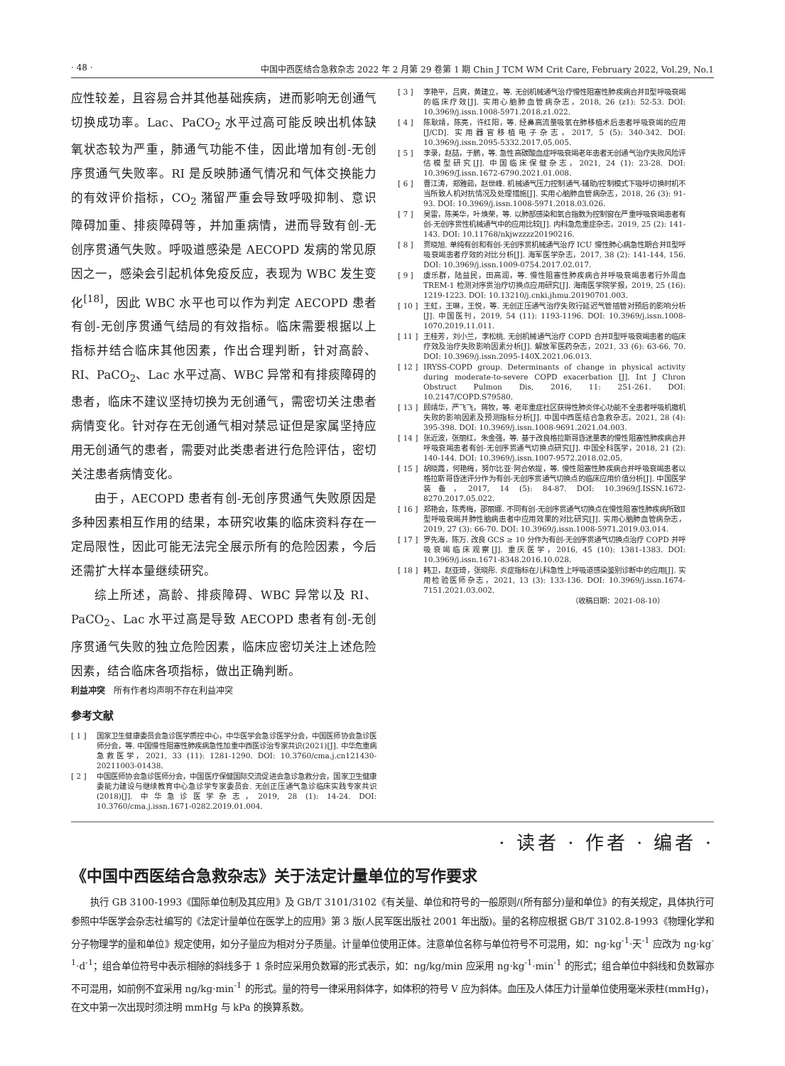· 48 · 中国中西医结合急救杂志 2022 年 2 月第 29 卷第 1 期 Chin J TCM WM Crit Care, February 2022, Vol.29, No.1
应性较差，且容易合并其他基础疾病，进而影响无创通气切换成功率。Lac、PaCO<sub>2</sub> 水平过高可能反映出机体缺氧状态较为严重，肺通气功能不佳，因此增加有创-无创序贯通气失败率。RI 是反映肺通气情况和气体交换能力的有效评价指标，CO<sub>2</sub> 潴留严重会导致呼吸抑制、意识障碍加重、排痰障碍等，并加重病情，进而导致有创-无创序贯通气失败。呼吸道感染是 AECOPD 发病的常见原因之一，感染会引起机体免疫反应，表现为 WBC 发生变化<sup>[18]</sup>，因此 WBC 水平也可以作为判定 AECOPD 患者有创-无创序贯通气结局的有效指标。临床需要根据以上指标并结合临床其他因素，作出合理判断，针对高龄、RI、PaCO<sub>2</sub>、Lac 水平过高、WBC 异常和有排痰障碍的患者，临床不建议坚持切换为无创通气，需密切关注患者病情变化。针对存在无创通气相对禁忌证但是家属坚持应用无创通气的患者，需要对此类患者进行危险评估，密切关注患者病情变化。
由于，AECOPD 患者有创-无创序贯通气失败原因是多种因素相互作用的结果，本研究收集的临床资料存在一定局限性，因此可能无法完全展示所有的危险因素，今后还需扩大样本量继续研究。
综上所述，高龄、排痰障碍、WBC 异常以及 RI、PaCO<sub>2</sub>、Lac 水平过高是导致 AECOPD 患者有创-无创序贯通气失败的独立危险因素，临床应密切关注上述危险因素，结合临床各项指标，做出正确判断。
利益冲突　所有作者均声明不存在利益冲突
参考文献
[ 1 ] 国家卫生健康委员会急诊医学质控中心，中华医学会急诊医学分会，中国医师协会急诊医师分会，等. 中国慢性阻塞性肺疾病急性加重中西医诊治专家共识(2021)[J]. 中华危重病急救医学，2021, 33 (11): 1281-1290. DOI: 10.3760/cma.j.cn121430-20211003-01438.
[ 2 ] 中国医师协会急诊医师分会，中国医疗保健国际交流促进会急诊急救分会，国家卫生健康委能力建设与继续教育中心急诊学专家委员会. 无创正压通气急诊临床实践专家共识(2018)[J]. 中华急诊医学杂志，2019, 28 (1): 14-24. DOI: 10.3760/cma.j.issn.1671-0282.2019.01.004.
[ 3 ] 李艳平，吕爽，黄建立，等. 无创机械通气治疗慢性阻塞性肺疾病合并Ⅱ型呼吸衰竭的临床疗效[J]. 实用心脑肺血管病杂志，2018, 26 (z1): 52-53. DOI: 10.3969/j.issn.1008-5971.2018.z1.022.
[ 4 ] 陈耿靖，陈亮，许红阳，等. 经鼻高流量吸氧在肺移植术后患者呼吸衰竭的应用[J/CD]. 实用器官移植电子杂志，2017, 5 (5): 340-342. DOI: 10.3969/j.issn.2095-5332.2017.05.005.
[ 5 ] 李录，赵喆，于鹏，等. 急性高碳酸血症呼吸衰竭老年患者无创通气治疗失败风险评估模型研究[J]. 中国临床保健杂志，2021, 24 (1): 23-28. DOI: 10.3969/J.issn.1672-6790.2021.01.008.
[ 6 ] 曹江涛，郑雅茹，赵世峰. 机械通气压力控制通气-辅助/控制模式下吸呼切换时机不当所致人机对抗情况及处理措施[J]. 实用心脑肺血管病杂志，2018, 26 (3): 91-93. DOI: 10.3969/j.issn.1008-5971.2018.03.026.
[ 7 ] 吴雷，陈美华，叶焕荣，等. 以肺部感染和氧合指数为控制窗在严重呼吸衰竭患者有创-无创序贯性机械通气中的应用比较[J]. 内科急危重症杂志，2019, 25 (2): 141-143. DOI: 10.11768/nkjwzzzz20190216.
[ 8 ] 贾晓旭. 单纯有创和有创-无创序贯机械通气治疗 ICU 慢性肺心病急性期合并Ⅱ型呼吸衰竭患者疗效的对比分析[J]. 海军医学杂志，2017, 38 (2): 141-144, 156. DOI: 10.3969/j.issn.1009-0754.2017.02.017.
[ 9 ] 虞乐群，陆益民，田高润，等. 慢性阻塞性肺疾病合并呼吸衰竭患者行外周血 TREM-1 检测对序贯治疗切换点应用研究[J]. 海南医学院学报，2019, 25 (16): 1219-1223. DOI: 10.13210/j.cnki.jhmu.20190701.003.
[ 10 ] 王虹，王琳，王悦，等. 无创正压通气治疗失败行延迟气管插管对预后的影响分析[J]. 中国医刊，2019, 54 (11): 1193-1196. DOI: 10.3969/j.issn.1008-1070.2019.11.011.
[ 11 ] 王桂芳，刘小兰，李松桃. 无创机械通气治疗 COPD 合并Ⅱ型呼吸衰竭患者的临床疗效及治疗失败影响因素分析[J]. 解放军医药杂志，2021, 33 (6): 63-66, 70. DOI: 10.3969/j.issn.2095-140X.2021.06.013.
[ 12 ] IRYSS-COPD group. Determinants of change in physical activity during moderate-to-severe COPD exacerbation [J]. Int J Chron Obstruct Pulmon Dis, 2016, 11: 251-261. DOI: 10.2147/COPD.S79580.
[ 13 ] 顾靖华，严飞飞，蒋牧，等. 老年重症社区获得性肺炎伴心功能不全患者呼吸机撤机失败的影响因素及预测指标分析[J]. 中国中西医结合急救杂志，2021, 28 (4): 395-398. DOI: 10.3969/j.issn.1008-9691.2021.04.003.
[ 14 ] 张近波，张丽红，朱金强，等. 基于改良格拉斯哥昏迷量表的慢性阻塞性肺疾病合并呼吸衰竭患者有创-无创序贯通气切换点研究[J]. 中国全科医学，2018, 21 (2): 140-144. DOI: 10.3969/j.issn.1007-9572.2018.02.05.
[ 15 ] 胡晓霞，何艳梅，努尔比亚·阿合依提，等. 慢性阻塞性肺疾病合并呼吸衰竭患者以格拉斯哥昏迷评分作为有创-无创序贯通气切换点的临床应用价值分析[J]. 中国医学装备，2017, 14 (5): 84-87. DOI: 10.3969/J.ISSN.1672-8270.2017.05.022.
[ 16 ] 郑艳会，陈秀梅，邵丽娜. 不同有创-无创序贯通气切换点在慢性阻塞性肺疾病所致Ⅱ型呼吸衰竭并肺性脑病患者中应用效果的对比研究[J]. 实用心脑肺血管病杂志，2019, 27 (3): 66-70. DOI: 10.3969/j.issn.1008-5971.2019.03.014.
[ 17 ] 罗先海，陈万. 改良 GCS ≥ 10 分作为有创-无创序贯通气切换点治疗 COPD 并呼吸衰竭临床观察[J]. 重庆医学，2016, 45 (10): 1381-1383. DOI: 10.3969/j.issn.1671-8348.2016.10.028.
[ 18 ] 韩卫，赵亚琦，张晓彤. 炎症指标在儿科急性上呼吸道感染鉴别诊断中的应用[J]. 实用检验医师杂志，2021, 13 (3): 133-136. DOI: 10.3969/j.issn.1674-7151.2021.03.002.
（收稿日期：2021-08-10）
· 读者 · 作者 · 编者 ·
《中国中西医结合急救杂志》关于法定计量单位的写作要求
执行 GB 3100-1993《国际单位制及其应用》及 GB/T 3101/3102《有关量、单位和符号的一般原则/(所有部分)量和单位》的有关规定，具体执行可参照中华医学会杂志社编写的《法定计量单位在医学上的应用》第 3 版(人民军医出版社 2001 年出版)。量的名称应根据 GB/T 3102.8-1993《物理化学和分子物理学的量和单位》规定使用，如分子量应为相对分子质量。计量单位使用正体。注意单位名称与单位符号不可混用，如：ng·kg<sup>-1</sup>·天<sup>-1</sup> 应改为 ng·kg<sup>-1</sup>·d<sup>-1</sup>；组合单位符号中表示相除的斜线多于 1 条时应采用负数幂的形式表示，如：ng/kg/min 应采用 ng·kg<sup>-1</sup>·min<sup>-1</sup> 的形式；组合单位中斜线和负数幂亦不可混用，如前例不宜采用 ng/kg·min<sup>-1</sup> 的形式。量的符号一律采用斜体字，如体积的符号 V 应为斜体。血压及人体压力计量单位使用毫米汞柱(mmHg)，在文中第一次出现时须注明 mmHg 与 kPa 的换算系数。